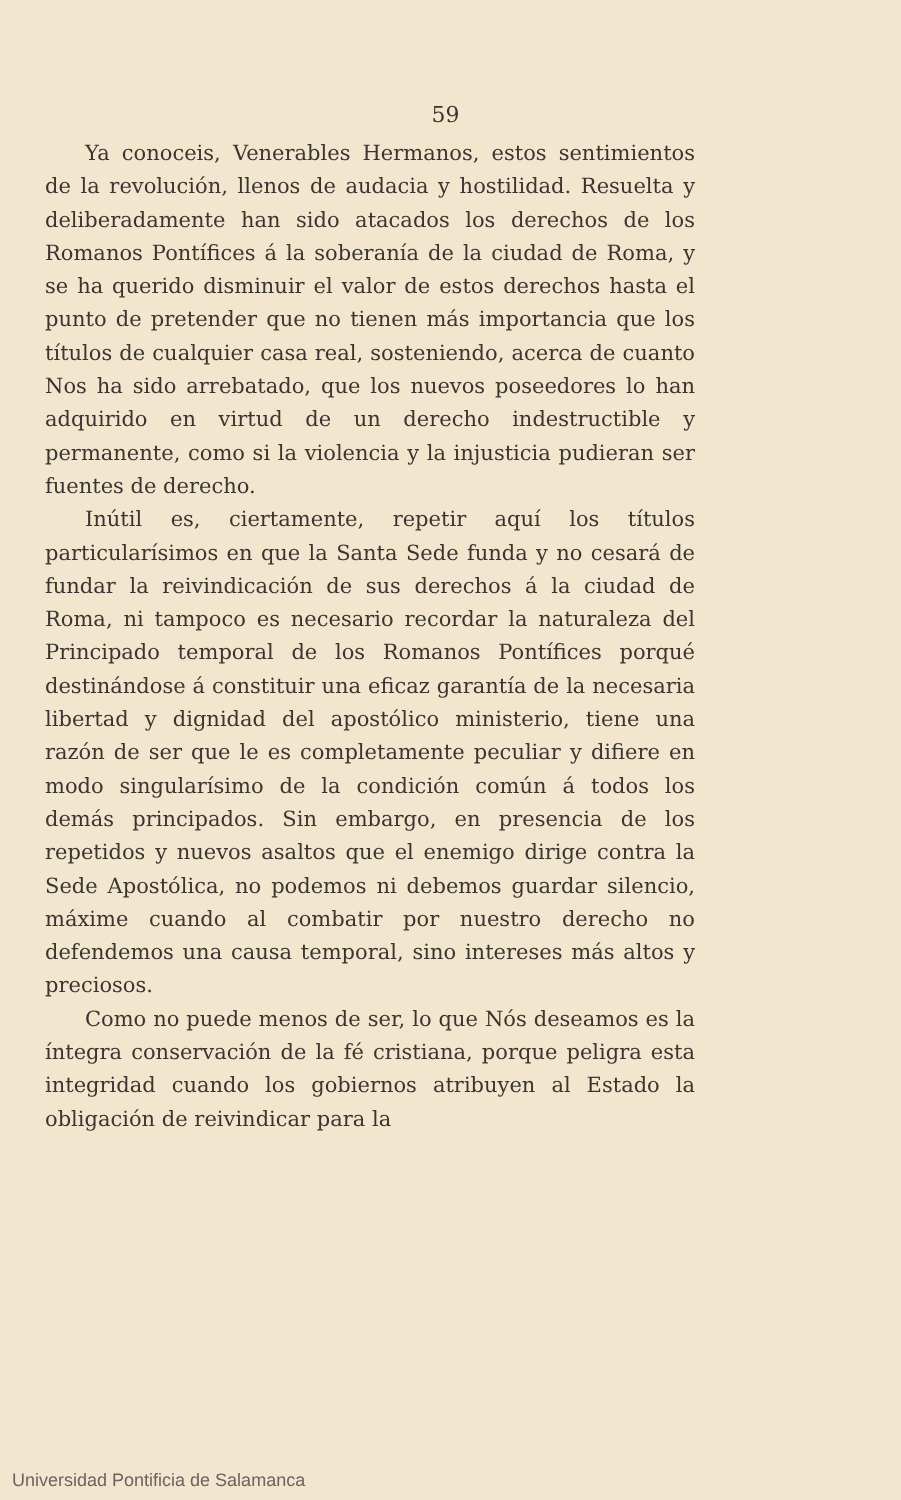59
Ya conoceis, Venerables Hermanos, estos sentimientos de la revolución, llenos de audacia y hostilidad. Resuelta y deliberadamente han sido atacados los derechos de los Romanos Pontífices á la soberanía de la ciudad de Roma, y se ha querido disminuir el valor de estos derechos hasta el punto de pretender que no tienen más importancia que los títulos de cualquier casa real, sosteniendo, acerca de cuanto Nos ha sido arrebatado, que los nuevos poseedores lo han adquirido en virtud de un derecho indestructible y permanente, como si la violencia y la injusticia pudieran ser fuentes de derecho.
Inútil es, ciertamente, repetir aquí los títulos particularísimos en que la Santa Sede funda y no cesará de fundar la reivindicación de sus derechos á la ciudad de Roma, ni tampoco es necesario recordar la naturaleza del Principado temporal de los Romanos Pontífices porqué destinándose á constituir una eficaz garantía de la necesaria libertad y dignidad del apostólico ministerio, tiene una razón de ser que le es completamente peculiar y difiere en modo singularísimo de la condición común á todos los demás principados. Sin embargo, en presencia de los repetidos y nuevos asaltos que el enemigo dirige contra la Sede Apostólica, no podemos ni debemos guardar silencio, máxime cuando al combatir por nuestro derecho no defendemos una causa temporal, sino intereses más altos y preciosos.
Como no puede menos de ser, lo que Nós deseamos es la íntegra conservación de la fé cristiana, porque peligra esta integridad cuando los gobiernos atribuyen al Estado la obligación de reivindicar para la
Universidad Pontificia de Salamanca